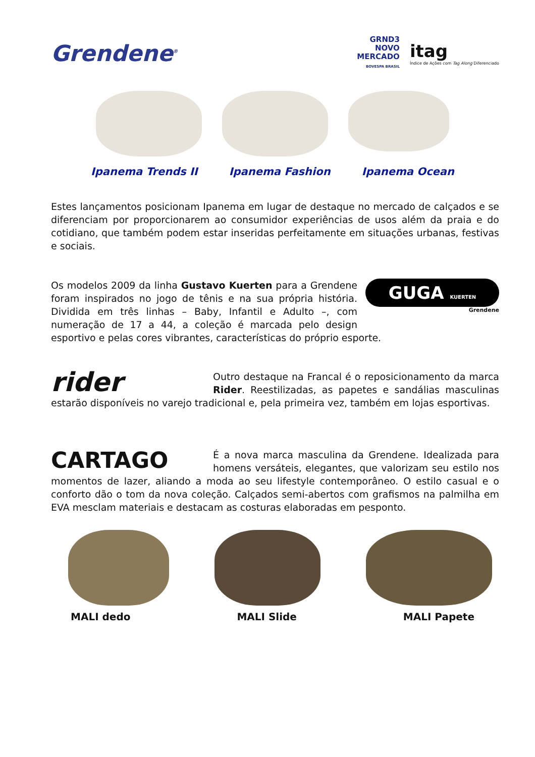Grendene<sup>®</sup>
GRND3
NOVO
MERCADO
BOVESPA BRASIL
itag
Índice de Ações com Tag Along Diferenciado
Ipanema Trends II Ipanema Fashion Ipanema Ocean
Estes lançamentos posicionam Ipanema em lugar de destaque no mercado de calçados e se diferenciam por proporcionarem ao consumidor experiências de usos além da praia e do cotidiano, que também podem estar inseridas perfeitamente em situações urbanas, festivas e sociais.
GUGA KUERTEN
Grendene
Os modelos 2009 da linha Gustavo Kuerten para a Grendene foram inspirados no jogo de tênis e na sua própria história. Dividida em três linhas – Baby, Infantil e Adulto –, com numeração de 17 a 44, a coleção é marcada pelo design esportivo e pelas cores vibrantes, características do próprio esporte.
rider
Outro destaque na Francal é o reposicionamento da marca Rider. Reestilizadas, as papetes e sandálias masculinas estarão disponíveis no varejo tradicional e, pela primeira vez, também em lojas esportivas.
CARTAGO
É a nova marca masculina da Grendene. Idealizada para homens versáteis, elegantes, que valorizam seu estilo nos momentos de lazer, aliando a moda ao seu lifestyle contemporâneo. O estilo casual e o conforto dão o tom da nova coleção. Calçados semi-abertos com grafismos na palmilha em EVA mesclam materiais e destacam as costuras elaboradas em pesponto.
MALI dedo MALI Slide MALI Papete